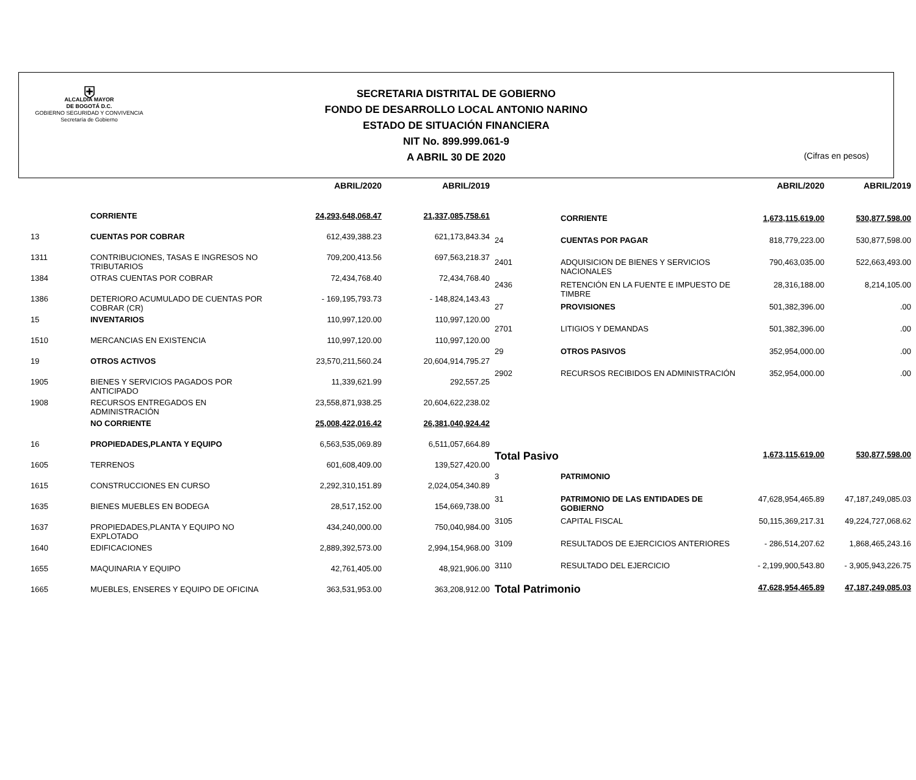⛨
ALCALDÍA MAYOR
DE BOGOTÁ D.C.
GOBIERNO SEGURIDAD Y CONVIVENCIA
Secretaría de Gobierno
SECRETARIA DISTRITAL DE GOBIERNO
FONDO DE DESARROLLO LOCAL ANTONIO NARINO
ESTADO DE SITUACIÓN FINANCIERA
NIT No. 899.999.061-9
A ABRIL 30 DE 2020
(Cifras en pesos)
| | | ABRIL/2020 | ABRIL/2019 |
| --- | --- | --- | --- |
| | CORRIENTE | 24,293,648,068.47 | 21,337,085,758.61 |
| 13 | CUENTAS POR COBRAR | 612,439,388.23 | 621,173,843.34 |
| 1311 | CONTRIBUCIONES, TASAS E INGRESOS NO TRIBUTARIOS | 709,200,413.56 | 697,563,218.37 |
| 1384 | OTRAS CUENTAS POR COBRAR | 72,434,768.40 | 72,434,768.40 |
| 1386 | DETERIORO ACUMULADO DE CUENTAS POR COBRAR (CR) | - 169,195,793.73 | - 148,824,143.43 |
| 15 | INVENTARIOS | 110,997,120.00 | 110,997,120.00 |
| 1510 | MERCANCIAS EN EXISTENCIA | 110,997,120.00 | 110,997,120.00 |
| 19 | OTROS ACTIVOS | 23,570,211,560.24 | 20,604,914,795.27 |
| 1905 | BIENES Y SERVICIOS PAGADOS POR ANTICIPADO | 11,339,621.99 | 292,557.25 |
| 1908 | RECURSOS ENTREGADOS EN ADMINISTRACIÓN | 23,558,871,938.25 | 20,604,622,238.02 |
| | NO CORRIENTE | 25,008,422,016.42 | 26,381,040,924.42 |
| 16 | PROPIEDADES,PLANTA Y EQUIPO | 6,563,535,069.89 | 6,511,057,664.89 |
| 1605 | TERRENOS | 601,608,409.00 | 139,527,420.00 |
| 1615 | CONSTRUCCIONES EN CURSO | 2,292,310,151.89 | 2,024,054,340.89 |
| 1635 | BIENES MUEBLES EN BODEGA | 28,517,152.00 | 154,669,738.00 |
| 1637 | PROPIEDADES,PLANTA Y EQUIPO NO EXPLOTADO | 434,240,000.00 | 750,040,984.00 |
| 1640 | EDIFICACIONES | 2,889,392,573.00 | 2,994,154,968.00 |
| 1655 | MAQUINARIA Y EQUIPO | 42,761,405.00 | 48,921,906.00 |
| 1665 | MUEBLES, ENSERES Y EQUIPO DE OFICINA | 363,531,953.00 | 363,208,912.00 |
| | | ABRIL/2020 | ABRIL/2019 |
| --- | --- | --- | --- |
| | CORRIENTE | 1,673,115,619.00 | 530,877,598.00 |
| 24 | CUENTAS POR PAGAR | 818,779,223.00 | 530,877,598.00 |
| 2401 | ADQUISICION DE BIENES Y SERVICIOS NACIONALES | 790,463,035.00 | 522,663,493.00 |
| 2436 | RETENCIÓN EN LA FUENTE E IMPUESTO DE TIMBRE | 28,316,188.00 | 8,214,105.00 |
| 27 | PROVISIONES | 501,382,396.00 | .00 |
| 2701 | LITIGIOS Y DEMANDAS | 501,382,396.00 | .00 |
| 29 | OTROS PASIVOS | 352,954,000.00 | .00 |
| 2902 | RECURSOS RECIBIDOS EN ADMINISTRACIÓN | 352,954,000.00 | .00 |
| Total Pasivo | | 1,673,115,619.00 | 530,877,598.00 |
| 3 | PATRIMONIO | | |
| 31 | PATRIMONIO DE LAS ENTIDADES DE GOBIERNO | 47,628,954,465.89 | 47,187,249,085.03 |
| 3105 | CAPITAL FISCAL | 50,115,369,217.31 | 49,224,727,068.62 |
| 3109 | RESULTADOS DE EJERCICIOS ANTERIORES | - 286,514,207.62 | 1,868,465,243.16 |
| 3110 | RESULTADO DEL EJERCICIO | - 2,199,900,543.80 | - 3,905,943,226.75 |
| Total Patrimonio | | 47,628,954,465.89 | 47,187,249,085.03 |